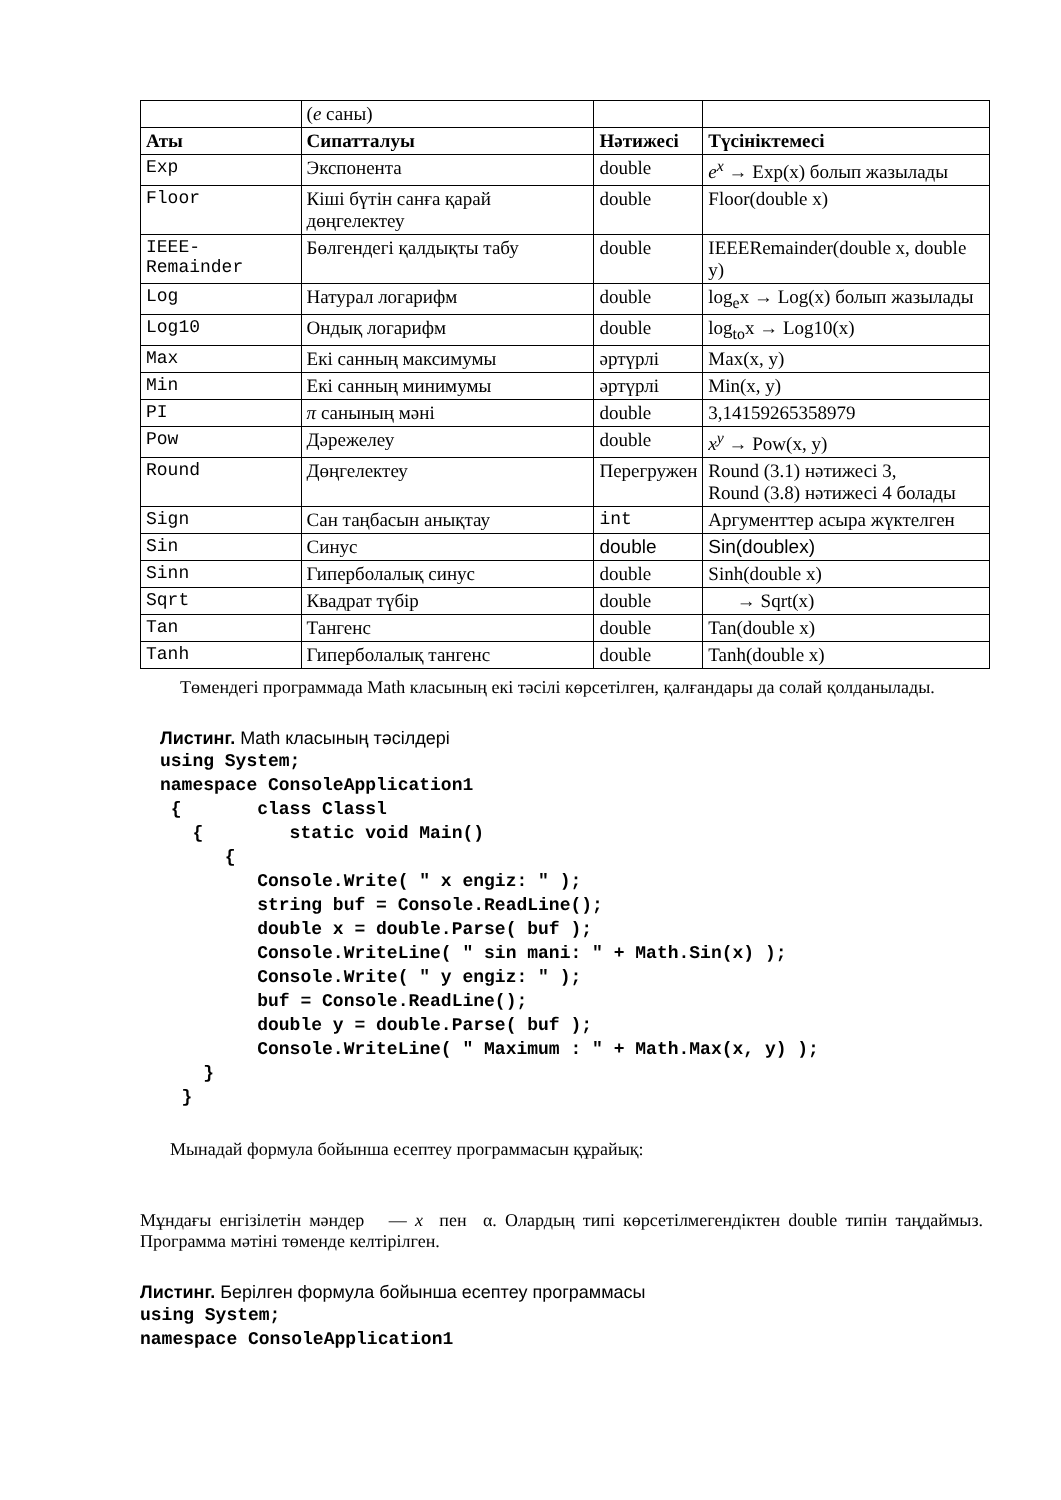| | ( e саны) | | |
| Аты | Сипатталуы | Нәтижесі | Түсініктемесі |
| Exp | Экспонента | double | e<sup>x</sup> → Exp(x) болып жазылады |
| Floor | Кіші бүтін санға қарай дөңгелектеу | double | Floor(double x) |
| IEEE-Remainder | Бөлгендегі қалдықты табу | double | IEEERemainder(double x, double y) |
| Log | Натурал логарифм | double | log<sub>e</sub>x → Log(x) болып жазылады |
| Log10 | Ондық логарифм | double | log<sub>to</sub>x → Log10(x) |
| Max | Екі санның максимумы | әртүрлі | Max(x, y) |
| Min | Екі санның минимумы | әртүрлі | Min(x, y) |
| PI | π санының мәні | double | 3,14159265358979 |
| Pow | Дәрежелеу | double | x<sup>y</sup> → Pow(x, y) |
| Round | Дөңгелектеу | Перегружен | Round (3.1) нәтижесі 3, Round (3.8) нәтижесі 4 болады |
| Sign | Сан таңбасын анықтау | int | Аргументтер асыра жүктелген |
| Sin | Синус | double | Sin(doublex) |
| Sinn | Гиперболалық синус | double | Sinh(double x) |
| Sqrt | Квадрат түбір | double | → Sqrt(x) |
| Tan | Тангенс | double | Tan(double x) |
| Tanh | Гиперболалық тангенс | double | Tanh(double x) |
Төмендегі программада Math класының екі тәсілі көрсетілген, қалғандары да солай қолданылады.
Листинг. Math класының тәсілдері
using System;
namespace ConsoleApplication1
 {       class Classl
   {        static void Main()
      {
         Console.Write( " x engiz: " );
         string buf = Console.ReadLine();
         double x = double.Parse( buf );
         Console.WriteLine( " sin mani: " + Math.Sin(x) );
         Console.Write( " y engiz: " );
         buf = Console.ReadLine();
         double y = double.Parse( buf );
         Console.WriteLine( " Maximum : " + Math.Max(x, y) );
    }
  }
Мынадай формула бойынша есептеу программасын құрайық:
Мұндағы енгізілетін мәндер — x пен α. Олардың типі көрсетілмегендіктен double типін таңдаймыз. Программа мәтіні төменде келтірілген.
Листинг. Берілген формула бойынша есептеу программасы
using System;
namespace ConsoleApplication1